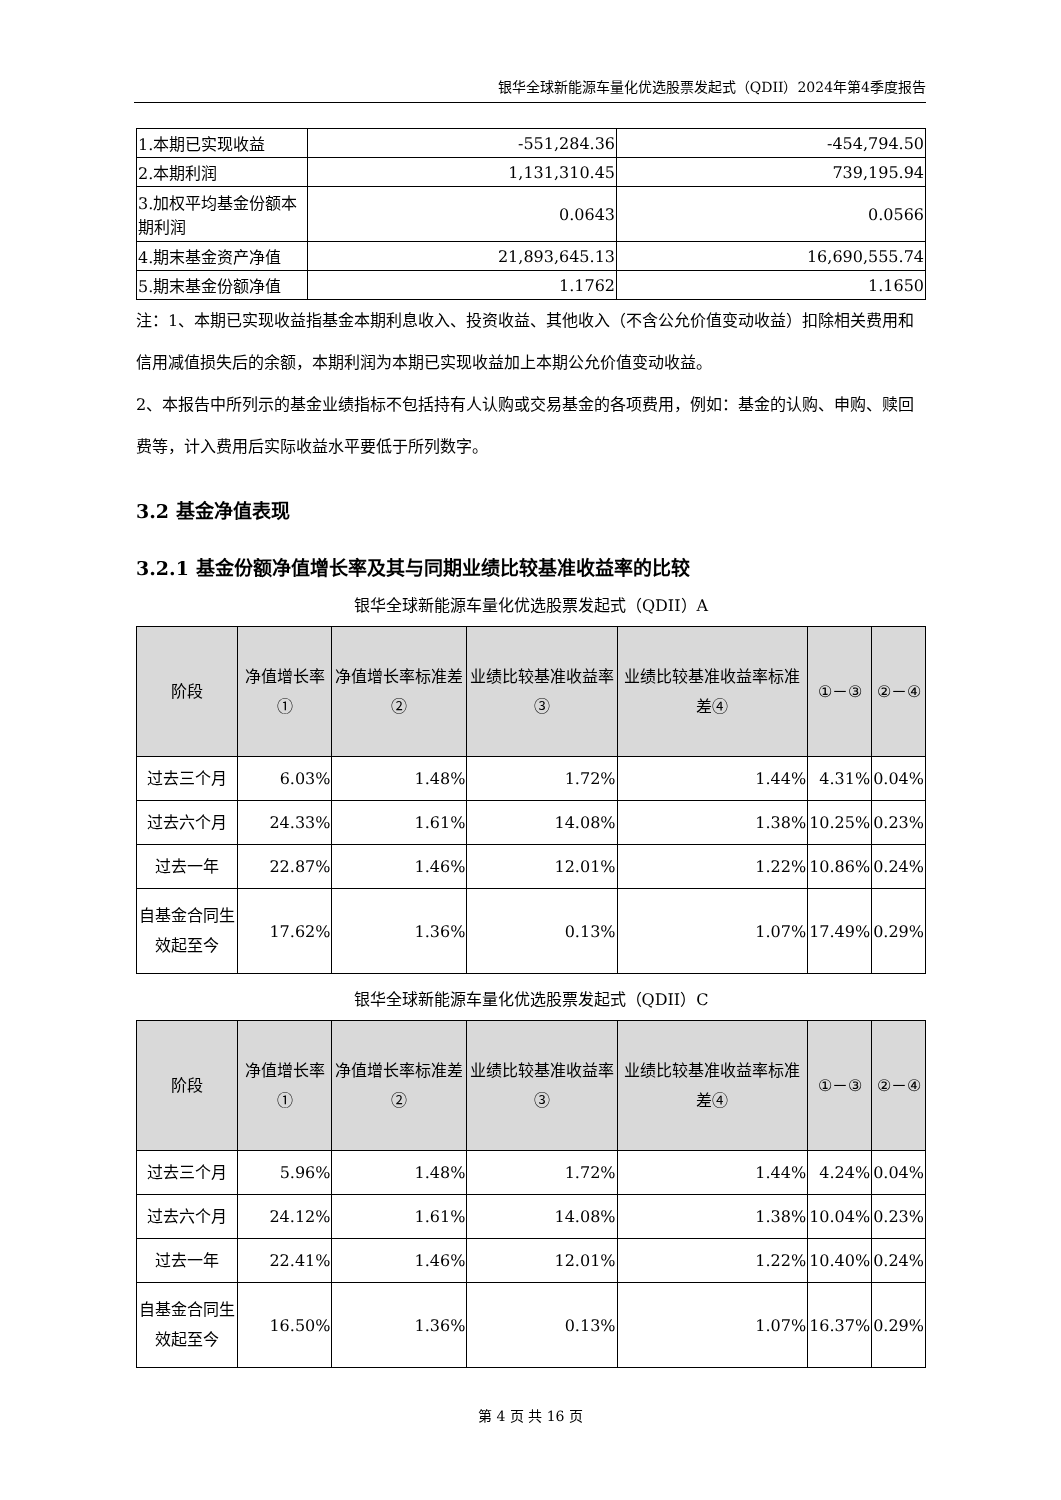银华全球新能源车量化优选股票发起式（QDII）2024年第4季度报告
| 1.本期已实现收益 | -551,284.36 | -454,794.50 |
| 2.本期利润 | 1,131,310.45 | 739,195.94 |
| 3.加权平均基金份额本期利润 | 0.0643 | 0.0566 |
| 4.期末基金资产净值 | 21,893,645.13 | 16,690,555.74 |
| 5.期末基金份额净值 | 1.1762 | 1.1650 |
注：1、本期已实现收益指基金本期利息收入、投资收益、其他收入（不含公允价值变动收益）扣除相关费用和信用减值损失后的余额，本期利润为本期已实现收益加上本期公允价值变动收益。
2、本报告中所列示的基金业绩指标不包括持有人认购或交易基金的各项费用，例如：基金的认购、申购、赎回费等，计入费用后实际收益水平要低于所列数字。
3.2 基金净值表现
3.2.1 基金份额净值增长率及其与同期业绩比较基准收益率的比较
银华全球新能源车量化优选股票发起式（QDII）A
| 阶段 | 净值增长率① | 净值增长率标准差② | 业绩比较基准收益率③ | 业绩比较基准收益率标准差④ | ①－③ | ②－④ |
| --- | --- | --- | --- | --- | --- | --- |
| 过去三个月 | 6.03% | 1.48% | 1.72% | 1.44% | 4.31% | 0.04% |
| 过去六个月 | 24.33% | 1.61% | 14.08% | 1.38% | 10.25% | 0.23% |
| 过去一年 | 22.87% | 1.46% | 12.01% | 1.22% | 10.86% | 0.24% |
| 自基金合同生效起至今 | 17.62% | 1.36% | 0.13% | 1.07% | 17.49% | 0.29% |
银华全球新能源车量化优选股票发起式（QDII）C
| 阶段 | 净值增长率① | 净值增长率标准差② | 业绩比较基准收益率③ | 业绩比较基准收益率标准差④ | ①－③ | ②－④ |
| --- | --- | --- | --- | --- | --- | --- |
| 过去三个月 | 5.96% | 1.48% | 1.72% | 1.44% | 4.24% | 0.04% |
| 过去六个月 | 24.12% | 1.61% | 14.08% | 1.38% | 10.04% | 0.23% |
| 过去一年 | 22.41% | 1.46% | 12.01% | 1.22% | 10.40% | 0.24% |
| 自基金合同生效起至今 | 16.50% | 1.36% | 0.13% | 1.07% | 16.37% | 0.29% |
第 4 页 共 16 页